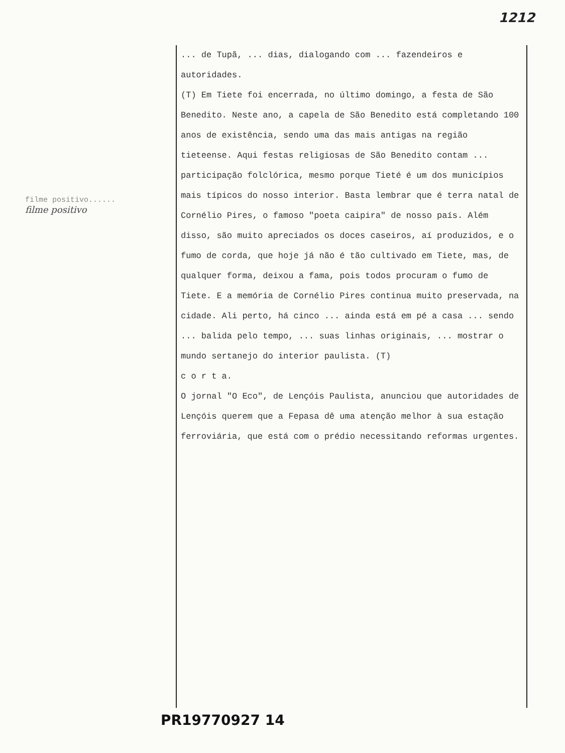1212
filme positivo......
filme positivo
... de Tupã, ... dias, dialogando com ... fazendeiros e autoridades.
(T) Em Tiete foi encerrada, no último domingo, a festa de São Benedito. Neste ano, a capela de São Benedito está completando 100 anos de existência, sendo uma das mais antigas na região tieteense. Aqui festas religiosas de São Benedito contam ... participação folclórica, mesmo porque Tieté é um dos municípios mais típicos do nosso interior. Basta lembrar que é terra natal de Cornélio Pires, o famoso "poeta caipira" de nosso país. Além disso, são muito apreciados os doces caseiros, aí produzidos, e o fumo de corda, que hoje já não é tão cultivado em Tiete, mas, de qualquer forma, deixou a fama, pois todos procuram o fumo de Tiete. E a memória de Cornélio Pires continua muito preservada, na cidade. Ali perto, há cinco ... ainda está em pé a casa ... sendo ... balida pelo tempo, ... suas linhas originais, ... mostrar o mundo sertanejo do interior paulista. (T)
c o r t a.
O jornal "O Eco", de Lençóis Paulista, anunciou que autoridades de Lençóis querem que a Fepasa dê uma atenção melhor à sua estação ferroviária, que está com o prédio necessitando reformas urgentes.
PR19770927 14